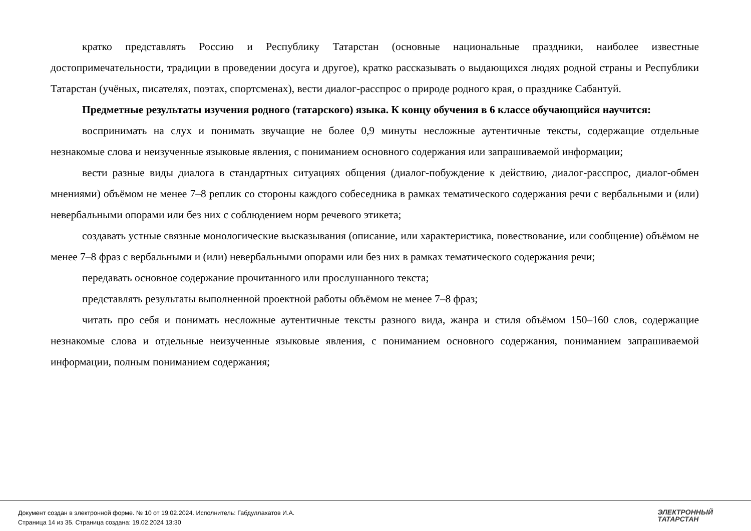кратко представлять Россию и Республику Татарстан (основные национальные праздники, наиболее известные достопримечательности, традиции в проведении досуга и другое), кратко рассказывать о выдающихся людях родной страны и Республики Татарстан (учёных, писателях, поэтах, спортсменах), вести диалог-расспрос о природе родного края, о празднике Сабантуй.
Предметные результаты изучения родного (татарского) языка. К концу обучения в 6 классе обучающийся научится:
воспринимать на слух и понимать звучащие не более 0,9 минуты несложные аутентичные тексты, содержащие отдельные незнакомые слова и неизученные языковые явления, с пониманием основного содержания или запрашиваемой информации;
вести разные виды диалога в стандартных ситуациях общения (диалог-побуждение к действию, диалог-расспрос, диалог-обмен мнениями) объёмом не менее 7–8 реплик со стороны каждого собеседника в рамках тематического содержания речи с вербальными и (или) невербальными опорами или без них с соблюдением норм речевого этикета;
создавать устные связные монологические высказывания (описание, или характеристика, повествование, или сообщение) объёмом не менее 7–8 фраз с вербальными и (или) невербальными опорами или без них в рамках тематического содержания речи;
передавать основное содержание прочитанного или прослушанного текста;
представлять результаты выполненной проектной работы объёмом не менее 7–8 фраз;
читать про себя и понимать несложные аутентичные тексты разного вида, жанра и стиля объёмом 150–160 слов, содержащие незнакомые слова и отдельные неизученные языковые явления, с пониманием основного содержания, пониманием запрашиваемой информации, полным пониманием содержания;
Документ создан в электронной форме. № 10 от 19.02.2024. Исполнитель: Габдуллахатов И.А.
Страница 14 из 35. Страница создана: 19.02.2024 13:30
ЭЛЕКТРОННЫЙ
ТАТАРСТАН